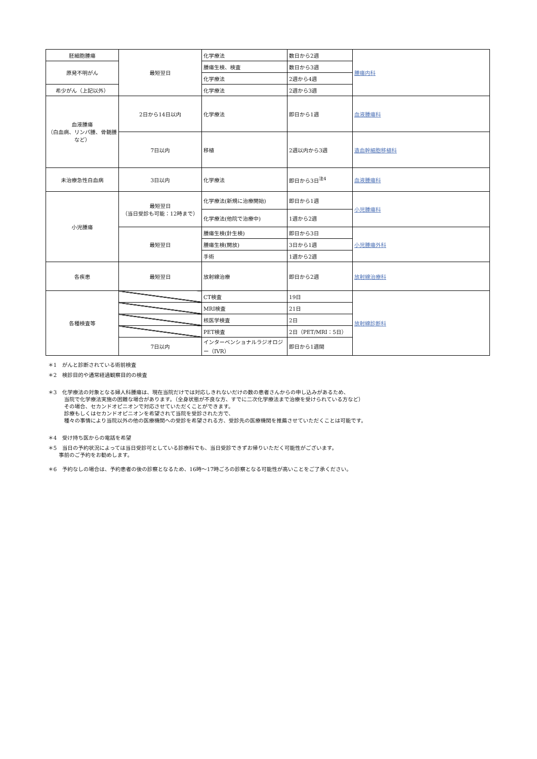| 胚細胞腫瘍 | 最短翌日 | 化学療法 | 数日から2週 | 腫瘍内科 |
| 原発不明がん | | 腫瘍生検、検査 | 数日から3週 | |
| | | 化学療法 | 2週から4週 | |
| 希少がん（上記以外） | | 化学療法 | 2週から3週 | |
| 血液腫瘍 （白血病、リンパ腫、骨髄腫など） | 2日から14日以内 | 化学療法 | 即日から1週 | 血液腫瘍科 |
| | 7日以内 | 移植 | 2週以内から3週 | 造血幹細胞移植科 |
| 未治療急性白血病 | 3日以内 | 化学療法 | 即日から3日<sup>注4</sup> | 血液腫瘍科 |
| 小児腫瘍 | 最短翌日 （当日受診も可能：12時まで） | 化学療法(新規に治療開始) | 即日から1週 | 小児腫瘍科 |
| | | 化学療法(他院で治療中) | 1週から2週 | |
| | 最短翌日 | 腫瘍生検(針生検) | 即日から3日 | 小児腫瘍外科 |
| | | 腫瘍生検(開放) | 3日から1週 | |
| | | 手術 | 1週から2週 | |
| 各疾患 | 最短翌日 | 放射線治療 | 即日から2週 | 放射線治療科 |
| 各種検査等 | | CT検査 | 19日 | 放射線診断科 |
| | | MRI検査 | 21日 | |
| | | 核医学検査 | 2日 | |
| | | PET検査 | 2日（PET/MRI：5日） | |
| | 7日以内 | インターベンショナルラジオロジー（IVR） | 即日から1週間 | |
＊1　がんと診断されている術前検査
＊2　検診目的や通常経過観察目的の検査
＊3　化学療法の対象となる婦人科腫瘍は、現在当院だけでは対応しきれないだけの数の患者さんからの申し込みがあるため、
　　　当院で化学療法実施の困難な場合があります。（全身状態が不良な方、すでに二次化学療法まで治療を受けられている方など）
　　　その場合、セカンドオピニオンで対応させていただくことができます。
　　　診療もしくはセカンドオピニオンを希望されて当院を受診された方で、
　　　種々の事情により当院以外の他の医療機関への受診を希望される方、受診先の医療機関を推薦させていただくことは可能です。
＊4　受け持ち医からの電話を希望
＊5　当日の予約状況によっては当日受診可としている診療科でも、当日受診できずお帰りいただく可能性がございます。
　　事前のご予約をお勧めします。
＊6　予約なしの場合は、予約患者の後の診察となるため、16時～17時ごろの診察となる可能性が高いことをご了承ください。